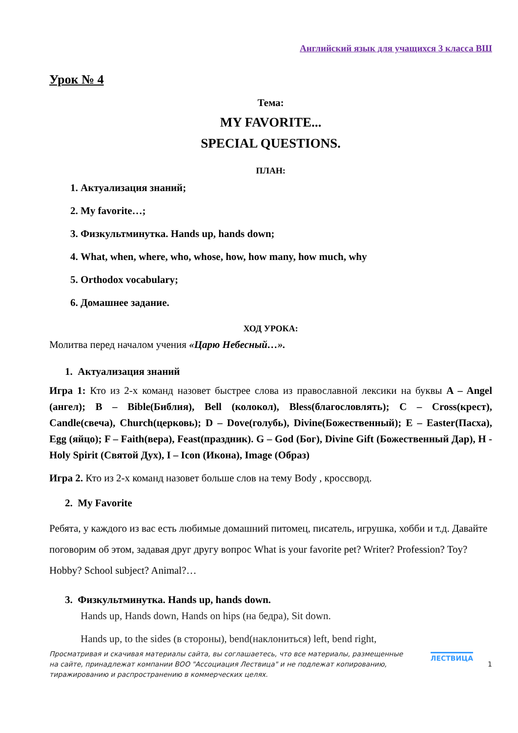Английский язык для учащихся 3 класса ВШ
Урок № 4
Тема:
MY FAVORITE...
SPECIAL QUESTIONS.
ПЛАН:
1. Актуализация знаний;
2. My favorite…;
3. Физкультминутка. Hands up, hands down;
4. What, when, where, who, whose, how, how many, how much, why
5. Orthodox vocabulary;
6. Домашнее задание.
ХОД УРОКА:
Молитва перед началом учения «Царю Небесный…».
1. Актуализация знаний
Игра 1: Кто из 2-х команд назовет быстрее слова из православной лексики на буквы A – Angel (ангел); B – Bible(Библия), Bell (колокол), Bless(благословлять); C – Cross(крест), Candle(свеча), Church(церковь); D – Dove(голубь), Divine(Божественный); E – Easter(Пасха), Egg (яйцо); F – Faith(вера), Feast(праздник). G – God (Бог), Divine Gift (Божественный Дар), H - Holy Spirit (Святой Дух), I – Icon (Икона), Image (Образ)
Игра 2. Кто из 2-х команд назовет больше слов на тему Body , кроссворд.
2. My Favorite
Ребята, у каждого из вас есть любимые домашний питомец, писатель, игрушка, хобби и т.д. Давайте поговорим об этом, задавая друг другу вопрос What is your favorite pet? Writer? Profession? Toy? Hobby? School subject? Animal?…
3. Физкультминутка. Hands up, hands down.
Hands up, Hands down, Hands on hips (на бедра), Sit down.
Hands up, to the sides (в стороны), bend(наклониться) left, bend right,
Просматривая и скачивая материалы сайта, вы соглашаетесь, что все материалы, размещенные на сайте, принадлежат компании ВОО "Ассоциация Лествица" и не подлежат копированию, тиражированию и распространению в коммерческих целях.
ЛЕСТВИЦА
1